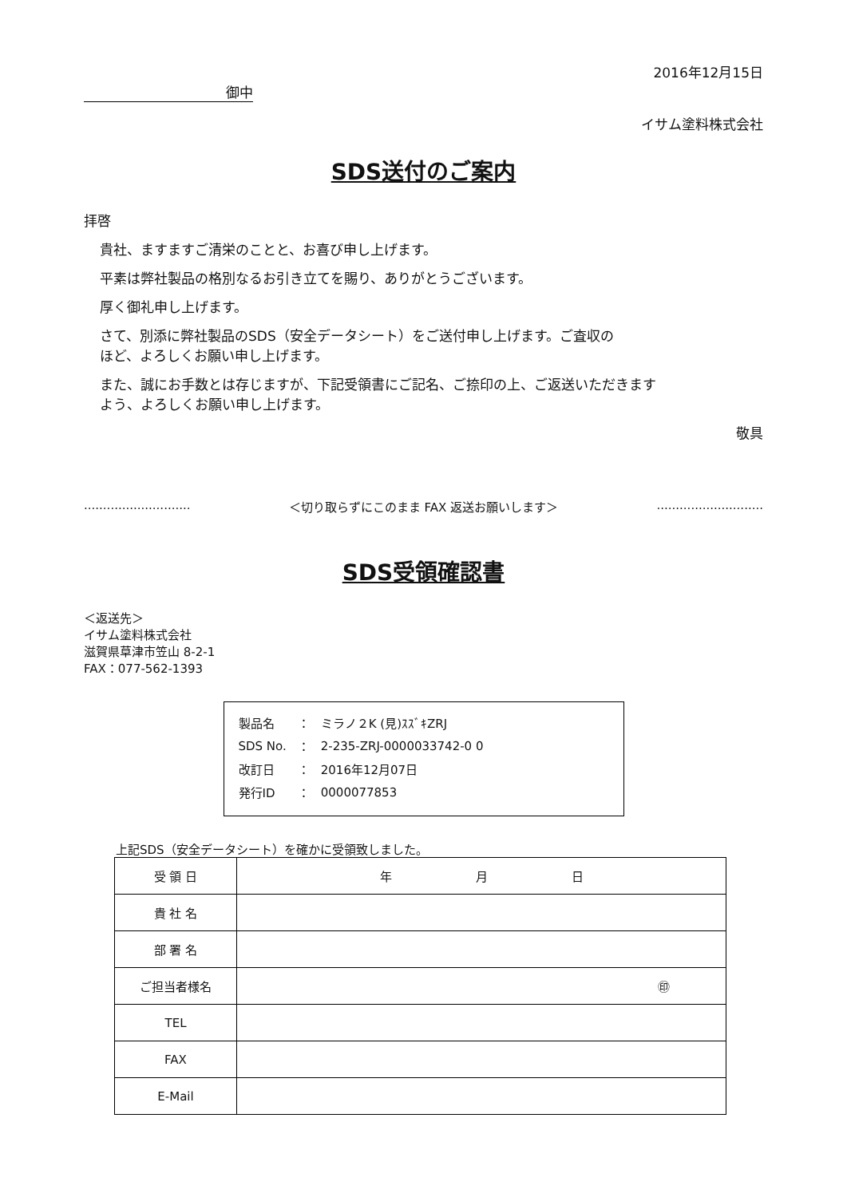2016年12月15日
御中
イサム塗料株式会社
SDS送付のご案内
拝啓
貴社、ますますご清栄のことと、お喜び申し上げます。
平素は弊社製品の格別なるお引き立てを賜り、ありがとうございます。
厚く御礼申し上げます。
さて、別添に弊社製品のSDS（安全データシート）をご送付申し上げます。ご査収の
ほど、よろしくお願い申し上げます。
また、誠にお手数とは存じますが、下記受領書にご記名、ご捺印の上、ご返送いただきます
よう、よろしくお願い申し上げます。
敬具
............................ ＜切り取らずにこのまま FAX 返送お願いします＞ ............................
SDS受領確認書
＜返送先＞
イサム塗料株式会社
滋賀県草津市笠山 8-2-1
FAX：077-562-1393
| 製品名 | ： | ミラノ２K (見)ｽｽﾞｷZRJ |
| SDS No. | ： | 2-235-ZRJ-0000033742-0 0 |
| 改訂日 | ： | 2016年12月07日 |
| 発行ID | ： | 0000077853 |
上記SDS（安全データシート）を確かに受領致しました。
| 受 領 日 | 年 月 日 |
| 貴 社 名 | |
| 部 署 名 | |
| ご担当者様名 | ㊞ |
| TEL | |
| FAX | |
| E-Mail | |